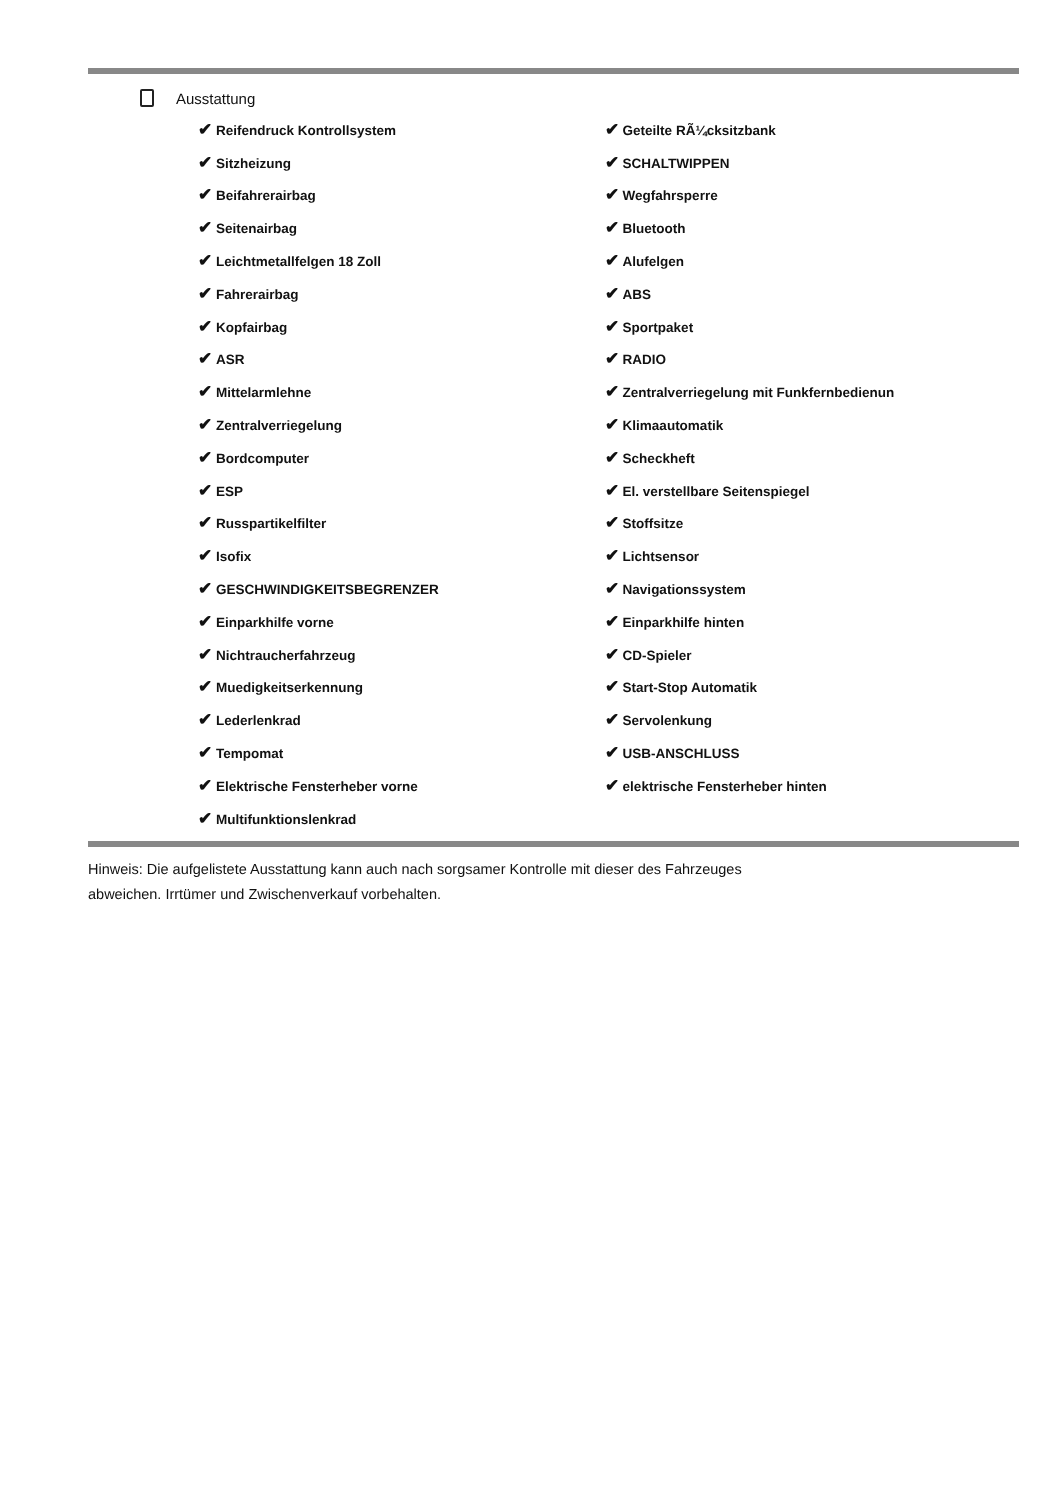Ausstattung
| ✔ Reifendruck Kontrollsystem | ✔ Geteilte RÃ¼cksitzbank |
| ✔ Sitzheizung | ✔ SCHALTWIPPEN |
| ✔ Beifahrerairbag | ✔ Wegfahrsperre |
| ✔ Seitenairbag | ✔ Bluetooth |
| ✔ Leichtmetallfelgen 18 Zoll | ✔ Alufelgen |
| ✔ Fahrerairbag | ✔ ABS |
| ✔ Kopfairbag | ✔ Sportpaket |
| ✔ ASR | ✔ RADIO |
| ✔ Mittelarmlehne | ✔ Zentralverriegelung mit Funkfernbedienun |
| ✔ Zentralverriegelung | ✔ Klimaautomatik |
| ✔ Bordcomputer | ✔ Scheckheft |
| ✔ ESP | ✔ El. verstellbare Seitenspiegel |
| ✔ Russpartikelfilter | ✔ Stoffsitze |
| ✔ Isofix | ✔ Lichtsensor |
| ✔ GESCHWINDIGKEITSBEGRENZER | ✔ Navigationssystem |
| ✔ Einparkhilfe vorne | ✔ Einparkhilfe hinten |
| ✔ Nichtraucherfahrzeug | ✔ CD-Spieler |
| ✔ Muedigkeitserkennung | ✔ Start-Stop Automatik |
| ✔ Lederlenkrad | ✔ Servolenkung |
| ✔ Tempomat | ✔ USB-ANSCHLUSS |
| ✔ Elektrische Fensterheber vorne | ✔ elektrische Fensterheber hinten |
| ✔ Multifunktionslenkrad | |
Hinweis: Die aufgelistete Ausstattung kann auch nach sorgsamer Kontrolle mit dieser des Fahrzeuges
abweichen. Irrtümer und Zwischenverkauf vorbehalten.